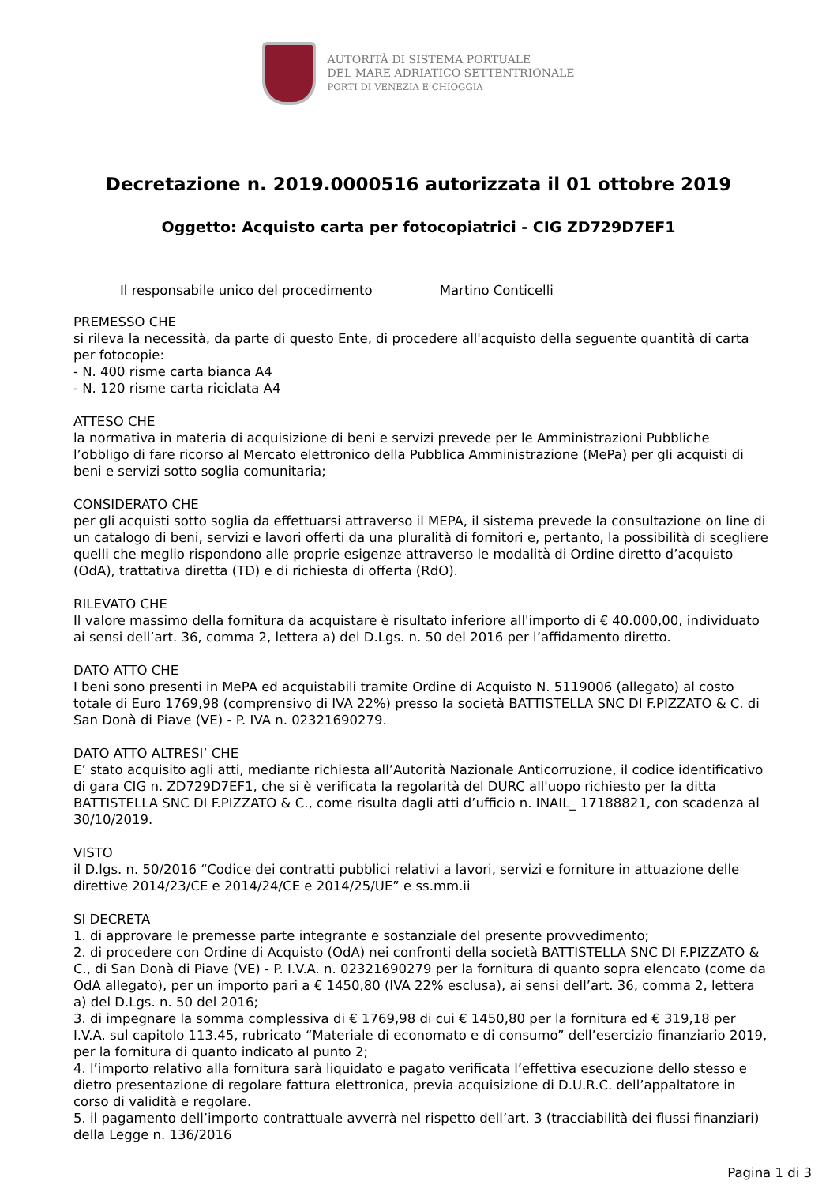AUTORITÀ DI SISTEMA PORTUALE
DEL MARE ADRIATICO SETTENTRIONALE
PORTI DI VENEZIA E CHIOGGIA
Decretazione n. 2019.0000516 autorizzata il 01 ottobre 2019
Oggetto: Acquisto carta per fotocopiatrici - CIG ZD729D7EF1
Il responsabile unico del procedimento Martino Conticelli
PREMESSO CHE
si rileva la necessità, da parte di questo Ente, di procedere all'acquisto della seguente quantità di carta per fotocopie:
- N. 400 risme carta bianca A4
- N. 120 risme carta riciclata A4
ATTESO CHE
la normativa in materia di acquisizione di beni e servizi prevede per le Amministrazioni Pubbliche l’obbligo di fare ricorso al Mercato elettronico della Pubblica Amministrazione (MePa) per gli acquisti di beni e servizi sotto soglia comunitaria;
CONSIDERATO CHE
per gli acquisti sotto soglia da effettuarsi attraverso il MEPA, il sistema prevede la consultazione on line di un catalogo di beni, servizi e lavori offerti da una pluralità di fornitori e, pertanto, la possibilità di scegliere quelli che meglio rispondono alle proprie esigenze attraverso le modalità di Ordine diretto d’acquisto (OdA), trattativa diretta (TD) e di richiesta di offerta (RdO).
RILEVATO CHE
Il valore massimo della fornitura da acquistare è risultato inferiore all'importo di € 40.000,00, individuato ai sensi dell’art. 36, comma 2, lettera a) del D.Lgs. n. 50 del 2016 per l’affidamento diretto.
DATO ATTO CHE
I beni sono presenti in MePA ed acquistabili tramite Ordine di Acquisto N. 5119006 (allegato) al costo totale di Euro 1769,98 (comprensivo di IVA 22%) presso la società BATTISTELLA SNC DI F.PIZZATO & C. di San Donà di Piave (VE) - P. IVA n. 02321690279.
DATO ATTO ALTRESI’ CHE
E’ stato acquisito agli atti, mediante richiesta all’Autorità Nazionale Anticorruzione, il codice identificativo di gara CIG n. ZD729D7EF1, che si è verificata la regolarità del DURC all'uopo richiesto per la ditta BATTISTELLA SNC DI F.PIZZATO & C., come risulta dagli atti d’ufficio n. INAIL_ 17188821, con scadenza al 30/10/2019.
VISTO
il D.lgs. n. 50/2016 “Codice dei contratti pubblici relativi a lavori, servizi e forniture in attuazione delle direttive 2014/23/CE e 2014/24/CE e 2014/25/UE” e ss.mm.ii
SI DECRETA
1. di approvare le premesse parte integrante e sostanziale del presente provvedimento;
2. di procedere con Ordine di Acquisto (OdA) nei confronti della società BATTISTELLA SNC DI F.PIZZATO & C., di San Donà di Piave (VE) - P. I.V.A. n. 02321690279 per la fornitura di quanto sopra elencato (come da OdA allegato), per un importo pari a € 1450,80 (IVA 22% esclusa), ai sensi dell’art. 36, comma 2, lettera a) del D.Lgs. n. 50 del 2016;
3. di impegnare la somma complessiva di € 1769,98 di cui € 1450,80 per la fornitura ed € 319,18 per I.V.A. sul capitolo 113.45, rubricato “Materiale di economato e di consumo” dell’esercizio finanziario 2019, per la fornitura di quanto indicato al punto 2;
4. l’importo relativo alla fornitura sarà liquidato e pagato verificata l’effettiva esecuzione dello stesso e dietro presentazione di regolare fattura elettronica, previa acquisizione di D.U.R.C. dell’appaltatore in corso di validità e regolare.
5. il pagamento dell’importo contrattuale avverrà nel rispetto dell’art. 3 (tracciabilità dei flussi finanziari) della Legge n. 136/2016
Pagina 1 di 3